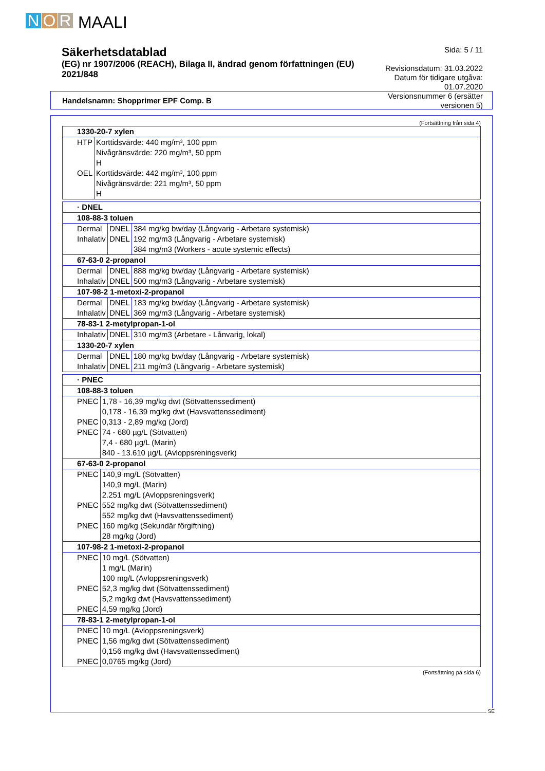N O R MAALI
Säkerhetsdatablad
(EG) nr 1907/2006 (REACH), Bilaga II, ändrad genom författningen (EU) 2021/848
Sida: 5 / 11
Revisionsdatum: 31.03.2022
Datum för tidigare utgåva: 01.07.2020
Versionsnummer 6 (ersätter versionen 5)
Handelsnamn: Shopprimer EPF Comp. B
(Fortsättning från sida 4)
| 1330-20-7 xylen | |
| HTP | Korttidsvärde: 440 mg/m³, 100 ppm Nivågränsvärde: 220 mg/m³, 50 ppm H |
| OEL | Korttidsvärde: 442 mg/m³, 100 ppm Nivågränsvärde: 221 mg/m³, 50 ppm H |
| · DNEL | | |
| 108-88-3 toluen | | |
| Dermal | DNEL | 384 mg/kg bw/day (Långvarig - Arbetare systemisk) |
| Inhalativ | DNEL | 192 mg/m3 (Långvarig - Arbetare systemisk) 384 mg/m3 (Workers - acute systemic effects) |
| 67-63-0 2-propanol | | |
| Dermal | DNEL | 888 mg/kg bw/day (Långvarig - Arbetare systemisk) |
| Inhalativ | DNEL | 500 mg/m3 (Långvarig - Arbetare systemisk) |
| 107-98-2 1-metoxi-2-propanol | | |
| Dermal | DNEL | 183 mg/kg bw/day (Långvarig - Arbetare systemisk) |
| Inhalativ | DNEL | 369 mg/m3 (Långvarig - Arbetare systemisk) |
| 78-83-1 2-metylpropan-1-ol | | |
| Inhalativ | DNEL | 310 mg/m3 (Arbetare - Lånvarig, lokal) |
| 1330-20-7 xylen | | |
| Dermal | DNEL | 180 mg/kg bw/day (Långvarig - Arbetare systemisk) |
| Inhalativ | DNEL | 211 mg/m3 (Långvarig - Arbetare systemisk) |
| · PNEC | |
| 108-88-3 toluen | |
| PNEC | 1,78 - 16,39 mg/kg dwt (Sötvattenssediment) 0,178 - 16,39 mg/kg dwt (Havsvattenssediment) |
| PNEC | 0,313 - 2,89 mg/kg (Jord) |
| PNEC | 74 - 680 µg/L (Sötvatten) 7,4 - 680 µg/L (Marin) 840 - 13.610 µg/L (Avloppsreningsverk) |
| 67-63-0 2-propanol | |
| PNEC | 140,9 mg/L (Sötvatten) 140,9 mg/L (Marin) 2.251 mg/L (Avloppsreningsverk) |
| PNEC | 552 mg/kg dwt (Sötvattenssediment) 552 mg/kg dwt (Havsvattenssediment) |
| PNEC | 160 mg/kg (Sekundär förgiftning) 28 mg/kg (Jord) |
| 107-98-2 1-metoxi-2-propanol | |
| PNEC | 10 mg/L (Sötvatten) 1 mg/L (Marin) 100 mg/L (Avloppsreningsverk) |
| PNEC | 52,3 mg/kg dwt (Sötvattenssediment) 5,2 mg/kg dwt (Havsvattenssediment) |
| PNEC | 4,59 mg/kg (Jord) |
| 78-83-1 2-metylpropan-1-ol | |
| PNEC | 10 mg/L (Avloppsreningsverk) |
| PNEC | 1,56 mg/kg dwt (Sötvattenssediment) 0,156 mg/kg dwt (Havsvattenssediment) |
| PNEC | 0,0765 mg/kg (Jord) |
(Fortsättning på sida 6)
SE